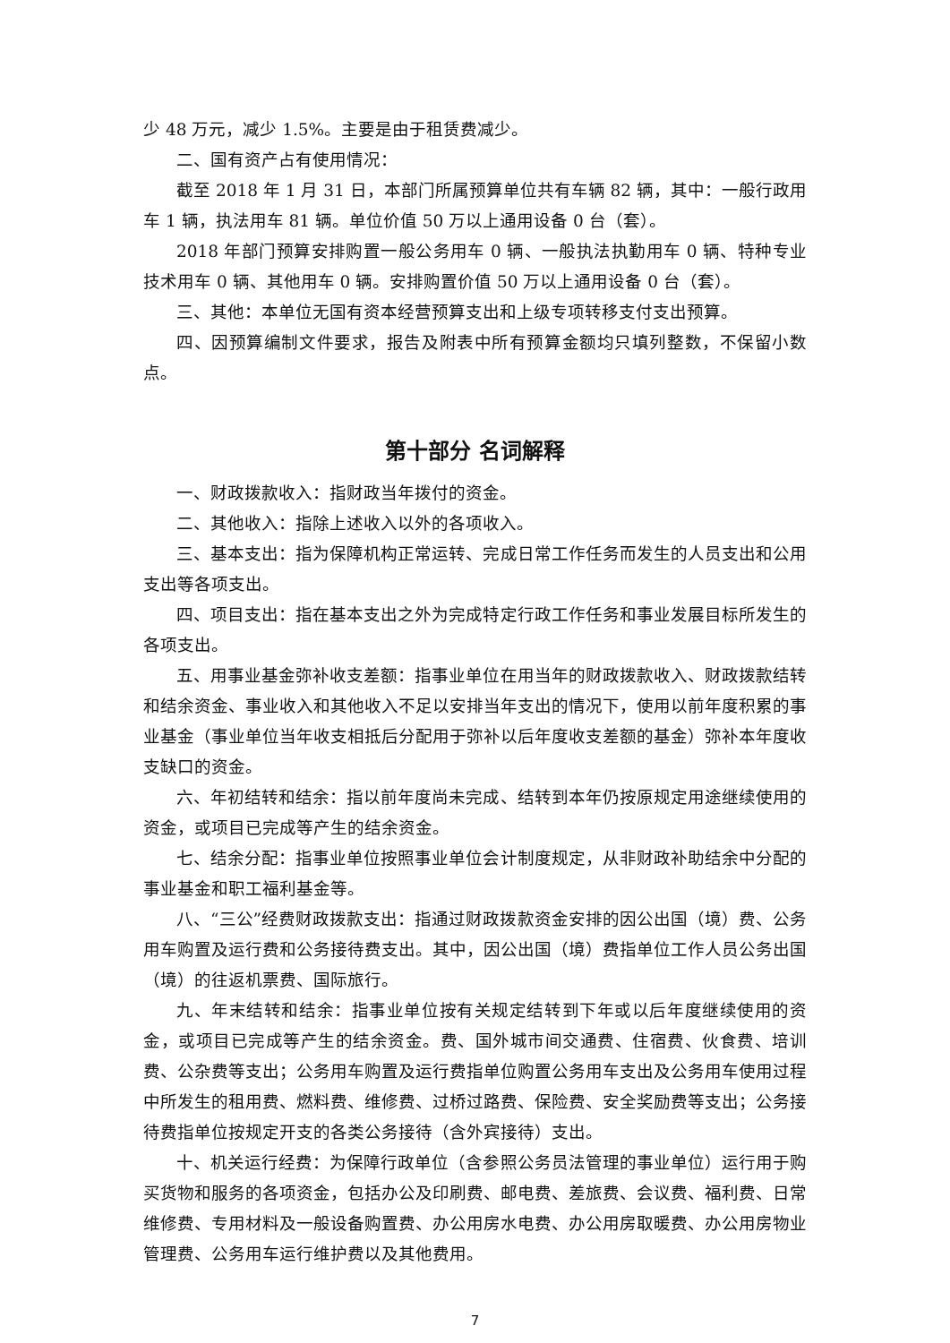少 48 万元，减少 1.5%。主要是由于租赁费减少。
二、国有资产占有使用情况：
截至 2018 年 1 月 31 日，本部门所属预算单位共有车辆 82 辆，其中：一般行政用车 1 辆，执法用车 81 辆。单位价值 50 万以上通用设备 0 台（套）。
2018 年部门预算安排购置一般公务用车 0 辆、一般执法执勤用车 0 辆、特种专业技术用车 0 辆、其他用车 0 辆。安排购置价值 50 万以上通用设备 0 台（套）。
三、其他：本单位无国有资本经营预算支出和上级专项转移支付支出预算。
四、因预算编制文件要求，报告及附表中所有预算金额均只填列整数，不保留小数点。
第十部分 名词解释
一、财政拨款收入：指财政当年拨付的资金。
二、其他收入：指除上述收入以外的各项收入。
三、基本支出：指为保障机构正常运转、完成日常工作任务而发生的人员支出和公用支出等各项支出。
四、项目支出：指在基本支出之外为完成特定行政工作任务和事业发展目标所发生的各项支出。
五、用事业基金弥补收支差额：指事业单位在用当年的财政拨款收入、财政拨款结转和结余资金、事业收入和其他收入不足以安排当年支出的情况下，使用以前年度积累的事业基金（事业单位当年收支相抵后分配用于弥补以后年度收支差额的基金）弥补本年度收支缺口的资金。
六、年初结转和结余：指以前年度尚未完成、结转到本年仍按原规定用途继续使用的资金，或项目已完成等产生的结余资金。
七、结余分配：指事业单位按照事业单位会计制度规定，从非财政补助结余中分配的事业基金和职工福利基金等。
八、“三公”经费财政拨款支出：指通过财政拨款资金安排的因公出国（境）费、公务用车购置及运行费和公务接待费支出。其中，因公出国（境）费指单位工作人员公务出国（境）的往返机票费、国际旅行。
九、年末结转和结余：指事业单位按有关规定结转到下年或以后年度继续使用的资金，或项目已完成等产生的结余资金。费、国外城市间交通费、住宿费、伙食费、培训费、公杂费等支出；公务用车购置及运行费指单位购置公务用车支出及公务用车使用过程中所发生的租用费、燃料费、维修费、过桥过路费、保险费、安全奖励费等支出；公务接待费指单位按规定开支的各类公务接待（含外宾接待）支出。
十、机关运行经费：为保障行政单位（含参照公务员法管理的事业单位）运行用于购买货物和服务的各项资金，包括办公及印刷费、邮电费、差旅费、会议费、福利费、日常维修费、专用材料及一般设备购置费、办公用房水电费、办公用房取暖费、办公用房物业管理费、公务用车运行维护费以及其他费用。
7